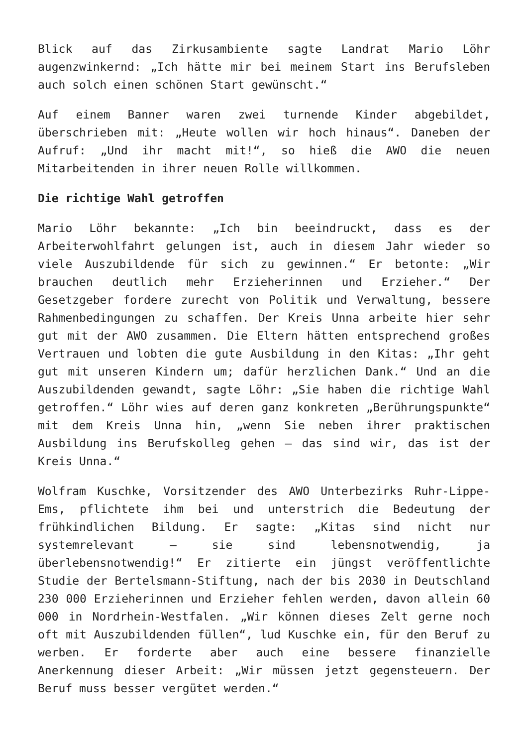Blick auf das Zirkusambiente sagte Landrat Mario Löhr augenzwinkernd: „Ich hätte mir bei meinem Start ins Berufsleben auch solch einen schönen Start gewünscht.“
Auf einem Banner waren zwei turnende Kinder abgebildet, überschrieben mit: „Heute wollen wir hoch hinaus“. Daneben der Aufruf: „Und ihr macht mit!“, so hieß die AWO die neuen Mitarbeitenden in ihrer neuen Rolle willkommen.
Die richtige Wahl getroffen
Mario Löhr bekannte: „Ich bin beeindruckt, dass es der Arbeiterwohlfahrt gelungen ist, auch in diesem Jahr wieder so viele Auszubildende für sich zu gewinnen.“ Er betonte: „Wir brauchen deutlich mehr Erzieherinnen und Erzieher.“ Der Gesetzgeber fordere zurecht von Politik und Verwaltung, bessere Rahmenbedingungen zu schaffen. Der Kreis Unna arbeite hier sehr gut mit der AWO zusammen. Die Eltern hätten entsprechend großes Vertrauen und lobten die gute Ausbildung in den Kitas: „Ihr geht gut mit unseren Kindern um; dafür herzlichen Dank.“ Und an die Auszubildenden gewandt, sagte Löhr: „Sie haben die richtige Wahl getroffen.“ Löhr wies auf deren ganz konkreten „Berührungspunkte“ mit dem Kreis Unna hin, „wenn Sie neben ihrer praktischen Ausbildung ins Berufskolleg gehen – das sind wir, das ist der Kreis Unna.“
Wolfram Kuschke, Vorsitzender des AWO Unterbezirks Ruhr-Lippe-Ems, pflichtete ihm bei und unterstrich die Bedeutung der frühkindlichen Bildung. Er sagte: „Kitas sind nicht nur systemrelevant – sie sind lebensnotwendig, ja überlebensnotwendig!“ Er zitierte ein jüngst veröffentlichte Studie der Bertelsmann-Stiftung, nach der bis 2030 in Deutschland 230 000 Erzieherinnen und Erzieher fehlen werden, davon allein 60 000 in Nordrhein-Westfalen. „Wir können dieses Zelt gerne noch oft mit Auszubildenden füllen“, lud Kuschke ein, für den Beruf zu werben. Er forderte aber auch eine bessere finanzielle Anerkennung dieser Arbeit: „Wir müssen jetzt gegensteuern. Der Beruf muss besser vergütet werden.“